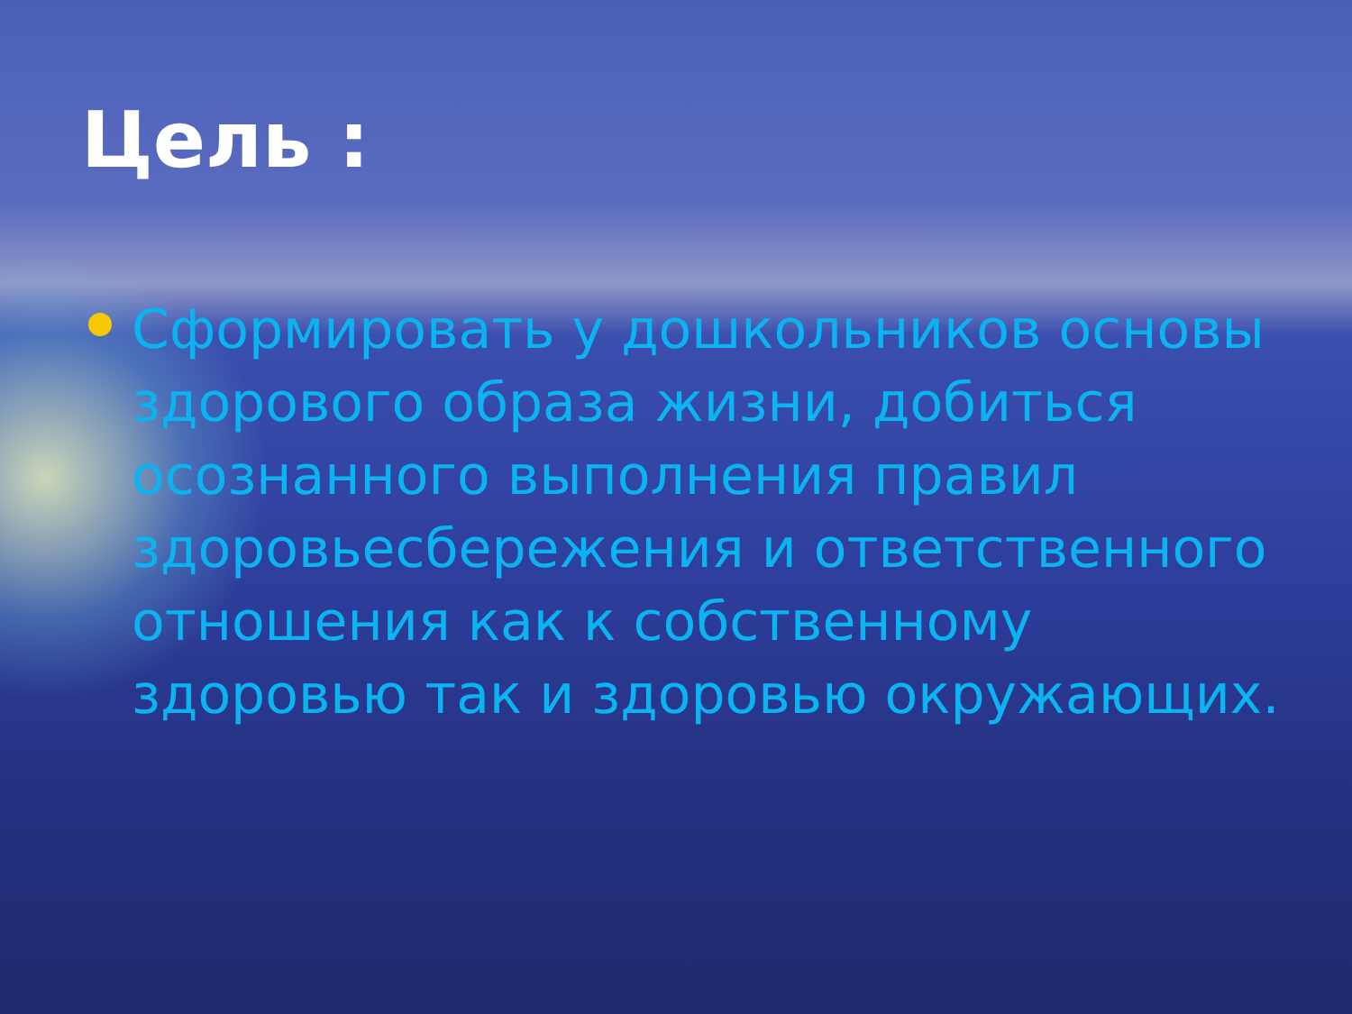Цель :
Сформировать у дошкольников основы здорового образа жизни, добиться осознанного выполнения правил здоровьесбережения и ответственного отношения как к собственному здоровью так и здоровью окружающих.